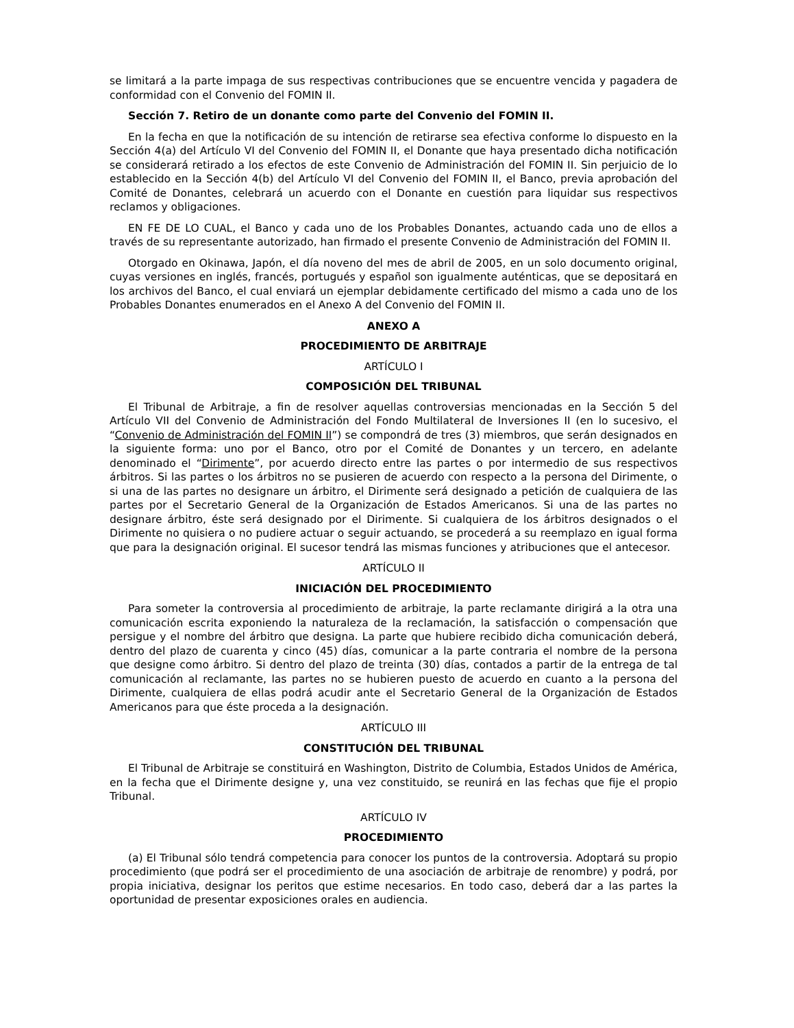se limitará a la parte impaga de sus respectivas contribuciones que se encuentre vencida y pagadera de conformidad con el Convenio del FOMIN II.
Sección 7. Retiro de un donante como parte del Convenio del FOMIN II.
En la fecha en que la notificación de su intención de retirarse sea efectiva conforme lo dispuesto en la Sección 4(a) del Artículo VI del Convenio del FOMIN II, el Donante que haya presentado dicha notificación se considerará retirado a los efectos de este Convenio de Administración del FOMIN II. Sin perjuicio de lo establecido en la Sección 4(b) del Artículo VI del Convenio del FOMIN II, el Banco, previa aprobación del Comité de Donantes, celebrará un acuerdo con el Donante en cuestión para liquidar sus respectivos reclamos y obligaciones.
EN FE DE LO CUAL, el Banco y cada uno de los Probables Donantes, actuando cada uno de ellos a través de su representante autorizado, han firmado el presente Convenio de Administración del FOMIN II.
Otorgado en Okinawa, Japón, el día noveno del mes de abril de 2005, en un solo documento original, cuyas versiones en inglés, francés, portugués y español son igualmente auténticas, que se depositará en los archivos del Banco, el cual enviará un ejemplar debidamente certificado del mismo a cada uno de los Probables Donantes enumerados en el Anexo A del Convenio del FOMIN II.
ANEXO A
PROCEDIMIENTO DE ARBITRAJE
ARTÍCULO I
COMPOSICIÓN DEL TRIBUNAL
El Tribunal de Arbitraje, a fin de resolver aquellas controversias mencionadas en la Sección 5 del Artículo VII del Convenio de Administración del Fondo Multilateral de Inversiones II (en lo sucesivo, el “Convenio de Administración del FOMIN II”) se compondrá de tres (3) miembros, que serán designados en la siguiente forma: uno por el Banco, otro por el Comité de Donantes y un tercero, en adelante denominado el “Dirimente”, por acuerdo directo entre las partes o por intermedio de sus respectivos árbitros. Si las partes o los árbitros no se pusieren de acuerdo con respecto a la persona del Dirimente, o si una de las partes no designare un árbitro, el Dirimente será designado a petición de cualquiera de las partes por el Secretario General de la Organización de Estados Americanos. Si una de las partes no designare árbitro, éste será designado por el Dirimente. Si cualquiera de los árbitros designados o el Dirimente no quisiera o no pudiere actuar o seguir actuando, se procederá a su reemplazo en igual forma que para la designación original. El sucesor tendrá las mismas funciones y atribuciones que el antecesor.
ARTÍCULO II
INICIACIÓN DEL PROCEDIMIENTO
Para someter la controversia al procedimiento de arbitraje, la parte reclamante dirigirá a la otra una comunicación escrita exponiendo la naturaleza de la reclamación, la satisfacción o compensación que persigue y el nombre del árbitro que designa. La parte que hubiere recibido dicha comunicación deberá, dentro del plazo de cuarenta y cinco (45) días, comunicar a la parte contraria el nombre de la persona que designe como árbitro. Si dentro del plazo de treinta (30) días, contados a partir de la entrega de tal comunicación al reclamante, las partes no se hubieren puesto de acuerdo en cuanto a la persona del Dirimente, cualquiera de ellas podrá acudir ante el Secretario General de la Organización de Estados Americanos para que éste proceda a la designación.
ARTÍCULO III
CONSTITUCIÓN DEL TRIBUNAL
El Tribunal de Arbitraje se constituirá en Washington, Distrito de Columbia, Estados Unidos de América, en la fecha que el Dirimente designe y, una vez constituido, se reunirá en las fechas que fije el propio Tribunal.
ARTÍCULO IV
PROCEDIMIENTO
(a) El Tribunal sólo tendrá competencia para conocer los puntos de la controversia. Adoptará su propio procedimiento (que podrá ser el procedimiento de una asociación de arbitraje de renombre) y podrá, por propia iniciativa, designar los peritos que estime necesarios. En todo caso, deberá dar a las partes la oportunidad de presentar exposiciones orales en audiencia.